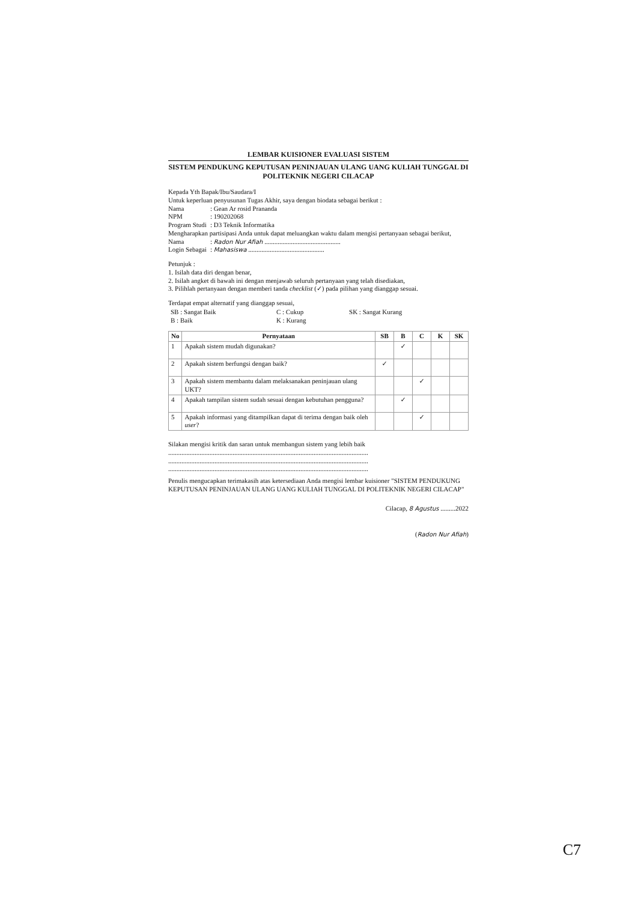LEMBAR KUISIONER EVALUASI SISTEM
SISTEM PENDUKUNG KEPUTUSAN PENINJAUAN ULANG UANG KULIAH TUNGGAL DI POLITEKNIK NEGERI CILACAP
Kepada Yth Bapak/Ibu/Saudara/I
Untuk keperluan penyusunan Tugas Akhir, saya dengan biodata sebagai berikut :
Nama: Gean Ar rosid Prananda
NPM: 190202068
Program Studi: D3 Teknik Informatika
Mengharapkan partisipasi Anda untuk dapat meluangkan waktu dalam mengisi pertanyaan sebagai berikut,
Nama: Radon Nur Afiah ..............................................
Login Sebagai: Mahasiswa ..............................................
Petunjuk :
1. Isilah data diri dengan benar,
2. Isilah angket di bawah ini dengan menjawab seluruh pertanyaan yang telah disediakan,
3. Pilihlah pertanyaan dengan memberi tanda checklist (✓) pada pilihan yang dianggap sesuai.
Terdapat empat alternatif yang dianggap sesuai,
| SB : Sangat Baik B : Baik | C : Cukup K : Kurang | SK : Sangat Kurang |
| No | Pernyataan | SB | B | C | K | SK |
| --- | --- | --- | --- | --- | --- | --- |
| 1 | Apakah sistem mudah digunakan? | | ✓ | | | |
| 2 | Apakah sistem berfungsi dengan baik? | ✓ | | | | |
| 3 | Apakah sistem membantu dalam melaksanakan peninjauan ulang UKT? | | | ✓ | | |
| 4 | Apakah tampilan sistem sudah sesuai dengan kebutuhan pengguna? | | ✓ | | | |
| 5 | Apakah informasi yang ditampilkan dapat di terima dengan baik oleh user ? | | | ✓ | | |
Silakan mengisi kritik dan saran untuk membangun sistem yang lebih baik
.........................................................................................................................
.........................................................................................................................
.........................................................................................................................
Penulis mengucapkan terimakasih atas ketersediaan Anda mengisi lembar kuisioner "SISTEM PENDUKUNG KEPUTUSAN PENINJAUAN ULANG UANG KULIAH TUNGGAL DI POLITEKNIK NEGERI CILACAP"
Cilacap, 8 Agustus .........2022
(Radon Nur Afiah)
C7